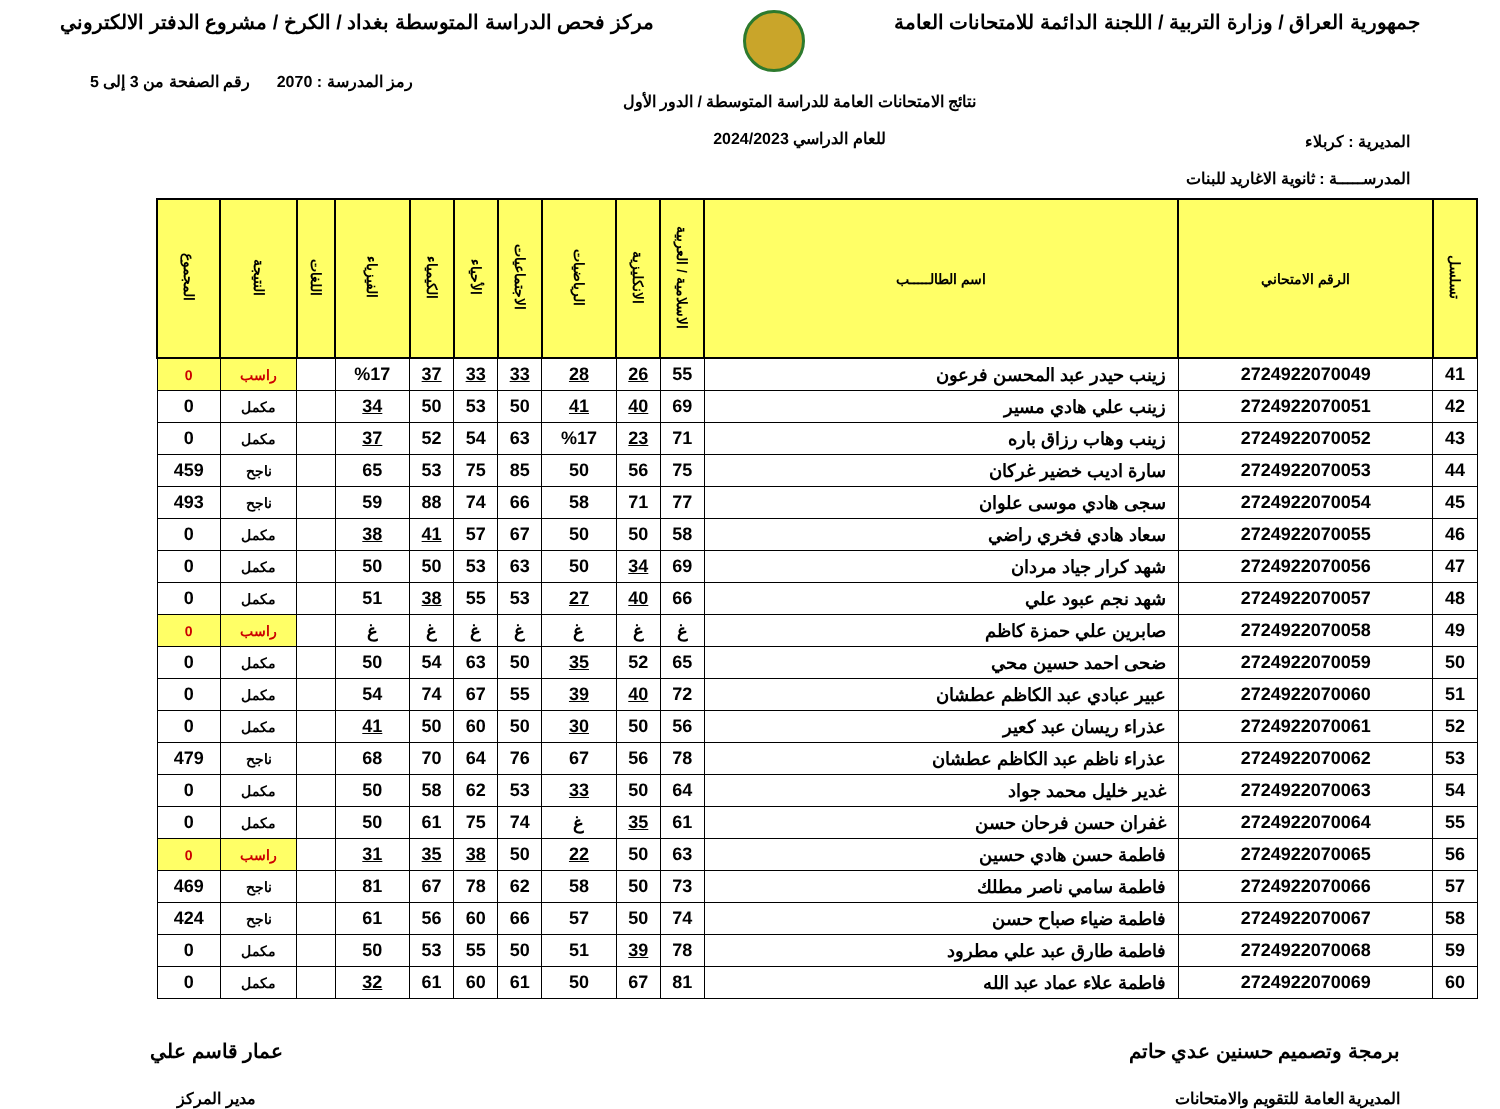جمهورية العراق / وزارة التربية / اللجنة الدائمة للامتحانات العامة
مركز فحص الدراسة المتوسطة بغداد / الكرخ / مشروع الدفتر الالكتروني
المديرية : كربلاء
المدرســـــة : ثانوية الاغاريد للبنات
نتائج الامتحانات العامة للدراسة المتوسطة / الدور الأول
للعام الدراسي 2024/2023
رمز المدرسة : 2070 رقم الصفحة من 3 إلى 5
| تسلسل | الرقم الامتحاني | اسم الطالـــــب | الاسلامية / العربية | الانكليزية | الرياضيات | الاجتماعيات | الأحياء | الكيمياء | الفيزياء | اللغات | النتيجة | المجموع |
| --- | --- | --- | --- | --- | --- | --- | --- | --- | --- | --- | --- | --- |
| 41 | 2724922070049 | زينب حيدر عبد المحسن فرعون | 55 | 26 | 28 | 33 | 33 | 37 | %17 | | راسب | 0 |
| 42 | 2724922070051 | زينب علي هادي مسير | 69 | 40 | 41 | 50 | 53 | 50 | 34 | | مكمل | 0 |
| 43 | 2724922070052 | زينب وهاب رزاق باره | 71 | 23 | %17 | 63 | 54 | 52 | 37 | | مكمل | 0 |
| 44 | 2724922070053 | سارة اديب خضير غركان | 75 | 56 | 50 | 85 | 75 | 53 | 65 | | ناجح | 459 |
| 45 | 2724922070054 | سجى هادي موسى علوان | 77 | 71 | 58 | 66 | 74 | 88 | 59 | | ناجح | 493 |
| 46 | 2724922070055 | سعاد هادي فخري راضي | 58 | 50 | 50 | 67 | 57 | 41 | 38 | | مكمل | 0 |
| 47 | 2724922070056 | شهد كرار جياد مردان | 69 | 34 | 50 | 63 | 53 | 50 | 50 | | مكمل | 0 |
| 48 | 2724922070057 | شهد نجم عبود علي | 66 | 40 | 27 | 53 | 55 | 38 | 51 | | مكمل | 0 |
| 49 | 2724922070058 | صابرين علي حمزة كاظم | غ | غ | غ | غ | غ | غ | غ | | راسب | 0 |
| 50 | 2724922070059 | ضحى احمد حسين محي | 65 | 52 | 35 | 50 | 63 | 54 | 50 | | مكمل | 0 |
| 51 | 2724922070060 | عبير عبادي عبد الكاظم عطشان | 72 | 40 | 39 | 55 | 67 | 74 | 54 | | مكمل | 0 |
| 52 | 2724922070061 | عذراء ريسان عبد كعير | 56 | 50 | 30 | 50 | 60 | 50 | 41 | | مكمل | 0 |
| 53 | 2724922070062 | عذراء ناظم عبد الكاظم عطشان | 78 | 56 | 67 | 76 | 64 | 70 | 68 | | ناجح | 479 |
| 54 | 2724922070063 | غدير خليل محمد جواد | 64 | 50 | 33 | 53 | 62 | 58 | 50 | | مكمل | 0 |
| 55 | 2724922070064 | غفران حسن فرحان حسن | 61 | 35 | غ | 74 | 75 | 61 | 50 | | مكمل | 0 |
| 56 | 2724922070065 | فاطمة حسن هادي حسين | 63 | 50 | 22 | 50 | 38 | 35 | 31 | | راسب | 0 |
| 57 | 2724922070066 | فاطمة سامي ناصر مطلك | 73 | 50 | 58 | 62 | 78 | 67 | 81 | | ناجح | 469 |
| 58 | 2724922070067 | فاطمة ضياء صباح حسن | 74 | 50 | 57 | 66 | 60 | 56 | 61 | | ناجح | 424 |
| 59 | 2724922070068 | فاطمة طارق عبد علي مطرود | 78 | 39 | 51 | 50 | 55 | 53 | 50 | | مكمل | 0 |
| 60 | 2724922070069 | فاطمة علاء عماد عبد الله | 81 | 67 | 50 | 61 | 60 | 61 | 32 | | مكمل | 0 |
برمجة وتصميم حسنين عدي حاتم
المديرية العامة للتقويم والامتحانات
عمار قاسم علي
مدير المركز